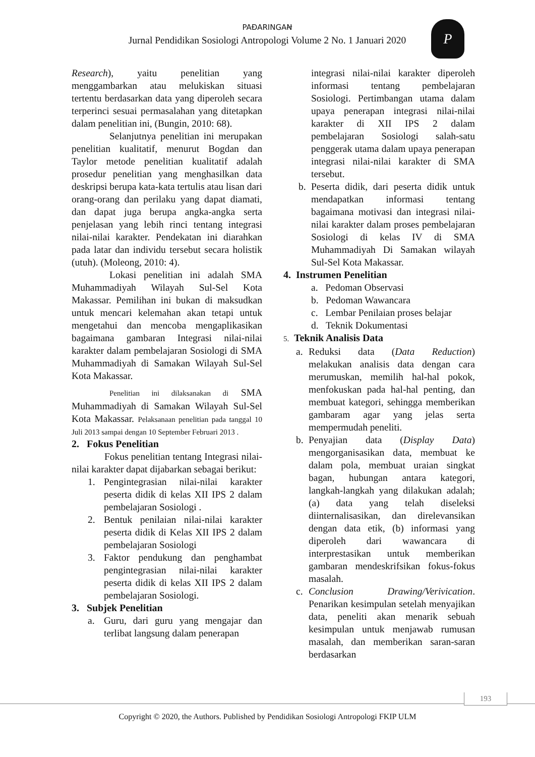PAĐARINGAꞤ
Jurnal Pendidikan Sosiologi Antropologi Volume 2 No. 1 Januari 2020
P
Research), yaitu penelitian yang menggambarkan atau melukiskan situasi tertentu berdasarkan data yang diperoleh secara terperinci sesuai permasalahan yang ditetapkan dalam penelitian ini, (Bungin, 2010: 68).
Selanjutnya penelitian ini merupakan penelitian kualitatif, menurut Bogdan dan Taylor metode penelitian kualitatif adalah prosedur penelitian yang menghasilkan data deskripsi berupa kata-kata tertulis atau lisan dari orang-orang dan perilaku yang dapat diamati, dan dapat juga berupa angka-angka serta penjelasan yang lebih rinci tentang integrasi nilai-nilai karakter. Pendekatan ini diarahkan pada latar dan individu tersebut secara holistik (utuh). (Moleong, 2010: 4).
Lokasi penelitian ini adalah SMA Muhammadiyah Wilayah Sul-Sel Kota Makassar. Pemilihan ini bukan di maksudkan untuk mencari kelemahan akan tetapi untuk mengetahui dan mencoba mengaplikasikan bagaimana gambaran Integrasi nilai-nilai karakter dalam pembelajaran Sosiologi di SMA Muhammadiyah di Samakan Wilayah Sul-Sel Kota Makassar.
Penelitian ini dilaksanakan di SMA Muhammadiyah di Samakan Wilayah Sul-Sel Kota Makassar. Pelaksanaan penelitian pada tanggal 10 Juli 2013 sampai dengan 10 September Februari 2013 .
2. Fokus Penelitian
Fokus penelitian tentang Integrasi nilai-nilai karakter dapat dijabarkan sebagai berikut:
1. Pengintegrasian nilai-nilai karakter peserta didik di kelas XII IPS 2 dalam pembelajaran Sosiologi .
2. Bentuk penilaian nilai-nilai karakter peserta didik di Kelas XII IPS 2 dalam pembelajaran Sosiologi
3. Faktor pendukung dan penghambat pengintegrasian nilai-nilai karakter peserta didik di kelas XII IPS 2 dalam pembelajaran Sosiologi.
3. Subjek Penelitian
a. Guru, dari guru yang mengajar dan terlibat langsung dalam penerapan
integrasi nilai-nilai karakter diperoleh informasi tentang pembelajaran Sosiologi. Pertimbangan utama dalam upaya penerapan integrasi nilai-nilai karakter di XII IPS 2 dalam pembelajaran Sosiologi salah-satu penggerak utama dalam upaya penerapan integrasi nilai-nilai karakter di SMA tersebut.
b. Peserta didik, dari peserta didik untuk mendapatkan informasi tentang bagaimana motivasi dan integrasi nilai-nilai karakter dalam proses pembelajaran Sosiologi di kelas IV di SMA Muhammadiyah Di Samakan wilayah Sul-Sel Kota Makassar.
4. Instrumen Penelitian
a. Pedoman Observasi
b. Pedoman Wawancara
c. Lembar Penilaian proses belajar
d. Teknik Dokumentasi
5. Teknik Analisis Data
a. Reduksi data (Data Reduction) melakukan analisis data dengan cara merumuskan, memilih hal-hal pokok, menfokuskan pada hal-hal penting, dan membuat kategori, sehingga memberikan gambaram agar yang jelas serta mempermudah peneliti.
b. Penyajian data (Display Data) mengorganisasikan data, membuat ke dalam pola, membuat uraian singkat bagan, hubungan antara kategori, langkah-langkah yang dilakukan adalah; (a) data yang telah diseleksi diinternalisasikan, dan direlevansikan dengan data etik, (b) informasi yang diperoleh dari wawancara di interprestasikan untuk memberikan gambaran mendeskrifsikan fokus-fokus masalah.
c. Conclusion Drawing/Verivication. Penarikan kesimpulan setelah menyajikan data, peneliti akan menarik sebuah kesimpulan untuk menjawab rumusan masalah, dan memberikan saran-saran berdasarkan
193
Copyright © 2020, the Authors. Published by Pendidikan Sosiologi Antropologi FKIP ULM